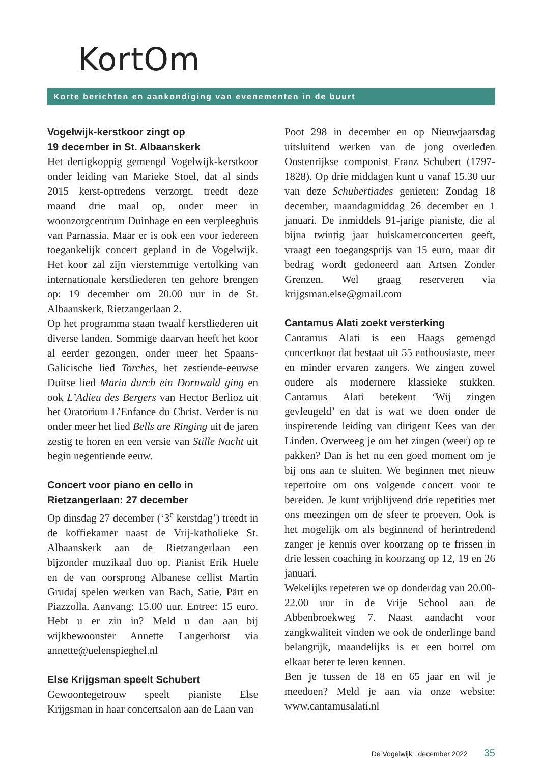KortOm
Korte berichten en aankondiging van evenementen in de buurt
Vogelwijk-kerstkoor zingt op
19 december in St. Albaanskerk
Het dertigkoppig gemengd Vogelwijk-kerstkoor onder leiding van Marieke Stoel, dat al sinds 2015 kerst-optredens verzorgt, treedt deze maand drie maal op, onder meer in woonzorgcentrum Duinhage en een verpleeghuis van Parnassia. Maar er is ook een voor iedereen toegankelijk concert gepland in de Vogelwijk. Het koor zal zijn vierstemmige vertolking van internationale kerstliederen ten gehore brengen op: 19 december om 20.00 uur in de St. Albaanskerk, Rietzangerlaan 2.
Op het programma staan twaalf kerstliederen uit diverse landen. Sommige daarvan heeft het koor al eerder gezongen, onder meer het Spaans-Galicische lied Torches, het zestiende-eeuwse Duitse lied Maria durch ein Dornwald ging en ook L’Adieu des Bergers van Hector Berlioz uit het Oratorium L’Enfance du Christ. Verder is nu onder meer het lied Bells are Ringing uit de jaren zestig te horen en een versie van Stille Nacht uit begin negentiende eeuw.
Concert voor piano en cello in
Rietzangerlaan: 27 december
Op dinsdag 27 december (‘3<sup>e</sup> kerstdag’) treedt in de koffiekamer naast de Vrij-katholieke St. Albaanskerk aan de Rietzangerlaan een bijzonder muzikaal duo op. Pianist Erik Huele en de van oorsprong Albanese cellist Martin Grudaj spelen werken van Bach, Satie, Pärt en Piazzolla. Aanvang: 15.00 uur. Entree: 15 euro. Hebt u er zin in? Meld u dan aan bij wijkbewoonster Annette Langerhorst via annette@uelenspieghel.nl
Else Krijgsman speelt Schubert
Gewoontegetrouw speelt pianiste Else Krijgsman in haar concertsalon aan de Laan van
Poot 298 in december en op Nieuwjaarsdag uitsluitend werken van de jong overleden Oostenrijkse componist Franz Schubert (1797-1828). Op drie middagen kunt u vanaf 15.30 uur van deze Schubertiades genieten: Zondag 18 december, maandagmiddag 26 december en 1 januari. De inmiddels 91-jarige pianiste, die al bijna twintig jaar huiskamerconcerten geeft, vraagt een toegangsprijs van 15 euro, maar dit bedrag wordt gedoneerd aan Artsen Zonder Grenzen. Wel graag reserveren via krijgsman.else@gmail.com
Cantamus Alati zoekt versterking
Cantamus Alati is een Haags gemengd concertkoor dat bestaat uit 55 enthousiaste, meer en minder ervaren zangers. We zingen zowel oudere als modernere klassieke stukken. Cantamus Alati betekent ‘Wij zingen gevleugeld’ en dat is wat we doen onder de inspirerende leiding van dirigent Kees van der Linden. Overweeg je om het zingen (weer) op te pakken? Dan is het nu een goed moment om je bij ons aan te sluiten. We beginnen met nieuw repertoire om ons volgende concert voor te bereiden. Je kunt vrijblijvend drie repetities met ons meezingen om de sfeer te proeven. Ook is het mogelijk om als beginnend of herintredend zanger je kennis over koorzang op te frissen in drie lessen coaching in koorzang op 12, 19 en 26 januari.
Wekelijks repeteren we op donderdag van 20.00-22.00 uur in de Vrije School aan de Abbenbroekweg 7. Naast aandacht voor zangkwaliteit vinden we ook de onderlinge band belangrijk, maandelijks is er een borrel om elkaar beter te leren kennen.
Ben je tussen de 18 en 65 jaar en wil je meedoen? Meld je aan via onze website: www.cantamusalati.nl
De Vogelwijk . december 2022 35